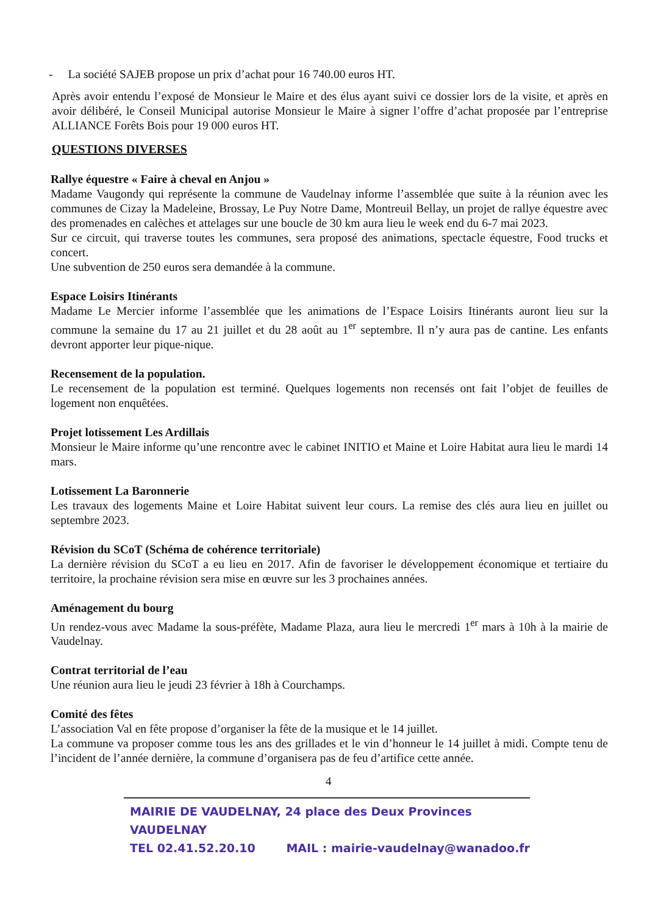- La société SAJEB propose un prix d’achat pour 16 740.00 euros HT.
Après avoir entendu l’exposé de Monsieur le Maire et des élus ayant suivi ce dossier lors de la visite, et après en avoir délibéré, le Conseil Municipal autorise Monsieur le Maire à signer l’offre d’achat proposée par l’entreprise ALLIANCE Forêts Bois pour 19 000 euros HT.
QUESTIONS DIVERSES
Rallye équestre « Faire à cheval en Anjou »
Madame Vaugondy qui représente la commune de Vaudelnay informe l’assemblée que suite à la réunion avec les communes de Cizay la Madeleine, Brossay, Le Puy Notre Dame, Montreuil Bellay, un projet de rallye équestre avec des promenades en calèches et attelages sur une boucle de 30 km aura lieu le week end du 6-7 mai 2023.
Sur ce circuit, qui traverse toutes les communes, sera proposé des animations, spectacle équestre, Food trucks et concert.
Une subvention de 250 euros sera demandée à la commune.
Espace Loisirs Itinérants
Madame Le Mercier informe l’assemblée que les animations de l’Espace Loisirs Itinérants auront lieu sur la commune la semaine du 17 au 21 juillet et du 28 août au 1<sup>er</sup> septembre. Il n’y aura pas de cantine. Les enfants devront apporter leur pique-nique.
Recensement de la population.
Le recensement de la population est terminé. Quelques logements non recensés ont fait l’objet de feuilles de logement non enquêtées.
Projet lotissement Les Ardillais
Monsieur le Maire informe qu’une rencontre avec le cabinet INITIO et Maine et Loire Habitat aura lieu le mardi 14 mars.
Lotissement La Baronnerie
Les travaux des logements Maine et Loire Habitat suivent leur cours. La remise des clés aura lieu en juillet ou septembre 2023.
Révision du SCoT (Schéma de cohérence territoriale)
La dernière révision du SCoT a eu lieu en 2017. Afin de favoriser le développement économique et tertiaire du territoire, la prochaine révision sera mise en œuvre sur les 3 prochaines années.
Aménagement du bourg
Un rendez-vous avec Madame la sous-préfète, Madame Plaza, aura lieu le mercredi 1<sup>er</sup> mars à 10h à la mairie de Vaudelnay.
Contrat territorial de l’eau
Une réunion aura lieu le jeudi 23 février à 18h à Courchamps.
Comité des fêtes
L’association Val en fête propose d’organiser la fête de la musique et le 14 juillet.
La commune va proposer comme tous les ans des grillades et le vin d’honneur le 14 juillet à midi. Compte tenu de l’incident de l’année dernière, la commune d’organisera pas de feu d’artifice cette année.
4
MAIRIE DE VAUDELNAY, 24 place des Deux Provinces VAUDELNAY
TEL 02.41.52.20.10 MAIL : mairie-vaudelnay@wanadoo.fr